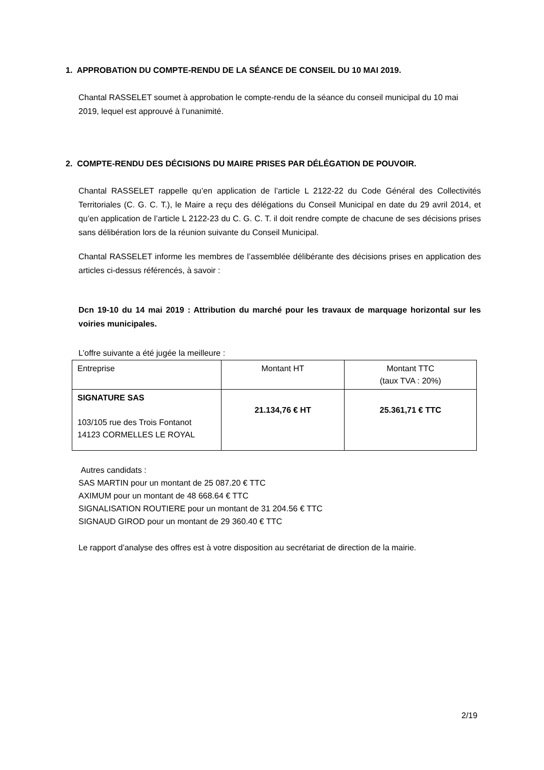1. APPROBATION DU COMPTE-RENDU DE LA SÉANCE DE CONSEIL DU 10 MAI 2019.
Chantal RASSELET soumet à approbation le compte-rendu de la séance du conseil municipal du 10 mai 2019, lequel est approuvé à l’unanimité.
2. COMPTE-RENDU DES DÉCISIONS DU MAIRE PRISES PAR DÉLÉGATION DE POUVOIR.
Chantal RASSELET rappelle qu’en application de l’article L 2122-22 du Code Général des Collectivités Territoriales (C. G. C. T.), le Maire a reçu des délégations du Conseil Municipal en date du 29 avril 2014, et qu’en application de l’article L 2122-23 du C. G. C. T. il doit rendre compte de chacune de ses décisions prises sans délibération lors de la réunion suivante du Conseil Municipal.
Chantal RASSELET informe les membres de l’assemblée délibérante des décisions prises en application des articles ci-dessus référencés, à savoir :
Dcn 19-10 du 14 mai 2019 : Attribution du marché pour les travaux de marquage horizontal sur les voiries municipales.
L’offre suivante a été jugée la meilleure :
| Entreprise | Montant HT | Montant TTC (taux TVA : 20%) |
| SIGNATURE SAS 103/105 rue des Trois Fontanot 14123 CORMELLES LE ROYAL | 21.134,76 € HT | 25.361,71 € TTC |
Autres candidats :
SAS MARTIN pour un montant de 25 087.20 € TTC
AXIMUM pour un montant de 48 668.64 € TTC
SIGNALISATION ROUTIERE pour un montant de 31 204.56 € TTC
SIGNAUD GIROD pour un montant de 29 360.40 € TTC
Le rapport d’analyse des offres est à votre disposition au secrétariat de direction de la mairie.
2/19